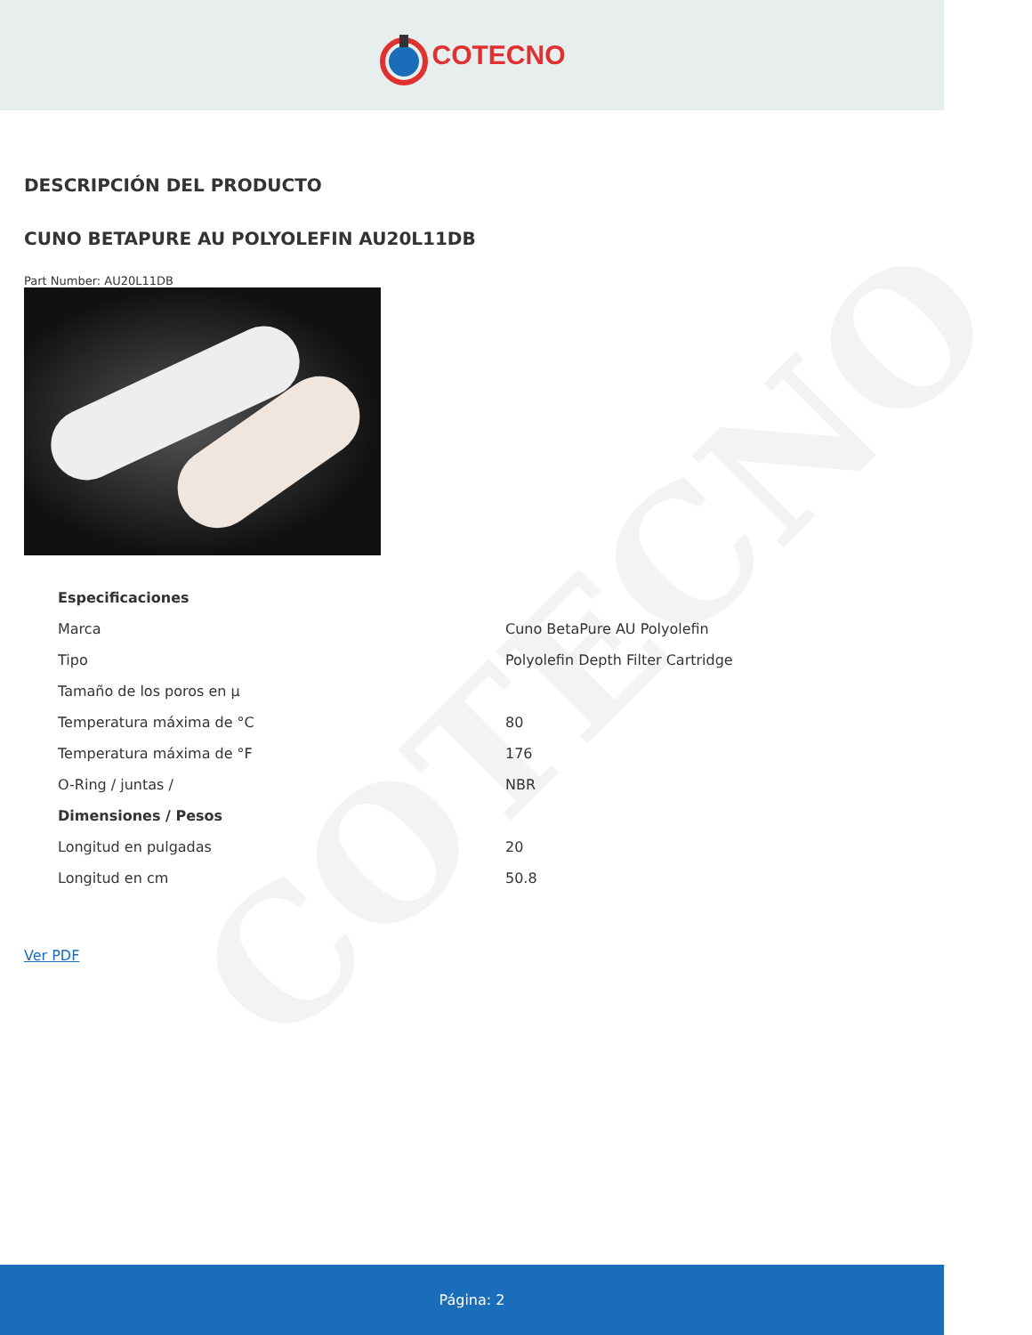COTECNO
COTECNO
DESCRIPCIÓN DEL PRODUCTO
CUNO BETAPURE AU POLYOLEFIN AU20L11DB
Part Number: AU20L11DB
| Especificaciones | |
| --- | --- |
| Marca | Cuno BetaPure AU Polyolefin |
| Tipo | Polyolefin Depth Filter Cartridge |
| Tamaño de los poros en µ | |
| Temperatura máxima de °C | 80 |
| Temperatura máxima de °F | 176 |
| O-Ring / juntas / | NBR |
| Dimensiones / Pesos | |
| Longitud en pulgadas | 20 |
| Longitud en cm | 50.8 |
Ver PDF
Página: 2